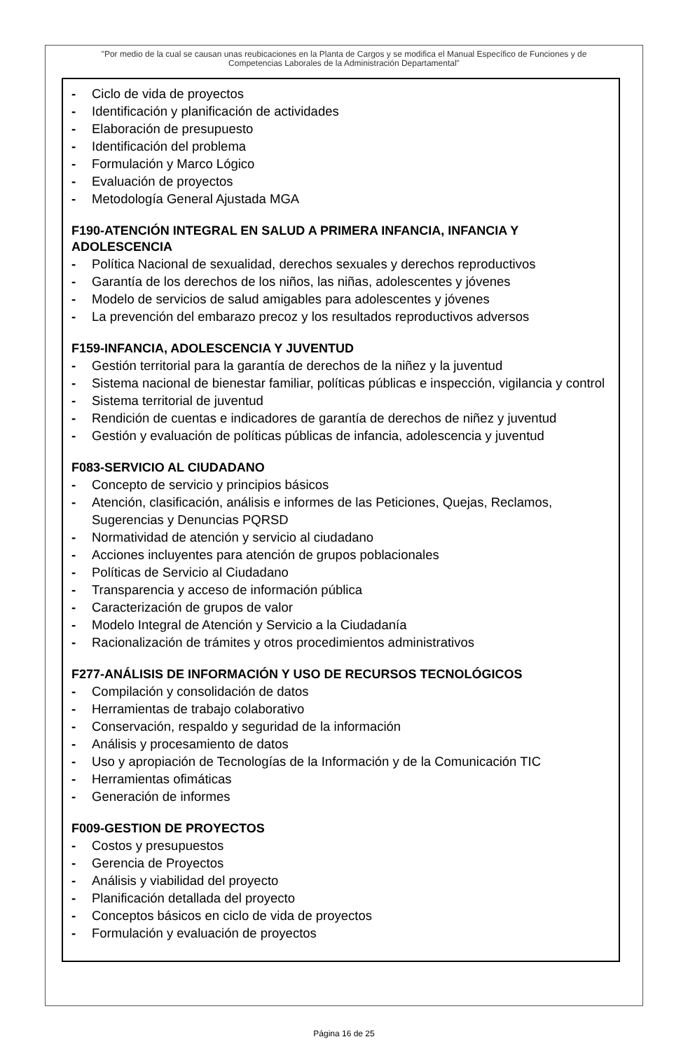"Por medio de la cual se causan unas reubicaciones en la Planta de Cargos y se modifica el Manual Específico de Funciones y de Competencias Laborales de la Administración Departamental"
- Ciclo de vida de proyectos
- Identificación y planificación de actividades
- Elaboración de presupuesto
- Identificación del problema
- Formulación y Marco Lógico
- Evaluación de proyectos
- Metodología General Ajustada MGA
F190-ATENCIÓN INTEGRAL EN SALUD A PRIMERA INFANCIA, INFANCIA Y ADOLESCENCIA
- Política Nacional de sexualidad, derechos sexuales y derechos reproductivos
- Garantía de los derechos de los niños, las niñas, adolescentes y jóvenes
- Modelo de servicios de salud amigables para adolescentes y jóvenes
- La prevención del embarazo precoz y los resultados reproductivos adversos
F159-INFANCIA, ADOLESCENCIA Y JUVENTUD
- Gestión territorial para la garantía de derechos de la niñez y la juventud
- Sistema nacional de bienestar familiar, políticas públicas e inspección, vigilancia y control
- Sistema territorial de juventud
- Rendición de cuentas e indicadores de garantía de derechos de niñez y juventud
- Gestión y evaluación de políticas públicas de infancia, adolescencia y juventud
F083-SERVICIO AL CIUDADANO
- Concepto de servicio y principios básicos
- Atención, clasificación, análisis e informes de las Peticiones, Quejas, Reclamos, Sugerencias y Denuncias PQRSD
- Normatividad de atención y servicio al ciudadano
- Acciones incluyentes para atención de grupos poblacionales
- Políticas de Servicio al Ciudadano
- Transparencia y acceso de información pública
- Caracterización de grupos de valor
- Modelo Integral de Atención y Servicio a la Ciudadanía
- Racionalización de trámites y otros procedimientos administrativos
F277-ANÁLISIS DE INFORMACIÓN Y USO DE RECURSOS TECNOLÓGICOS
- Compilación y consolidación de datos
- Herramientas de trabajo colaborativo
- Conservación, respaldo y seguridad de la información
- Análisis y procesamiento de datos
- Uso y apropiación de Tecnologías de la Información y de la Comunicación TIC
- Herramientas ofimáticas
- Generación de informes
F009-GESTION DE PROYECTOS
- Costos y presupuestos
- Gerencia de Proyectos
- Análisis y viabilidad del proyecto
- Planificación detallada del proyecto
- Conceptos básicos en ciclo de vida de proyectos
- Formulación y evaluación de proyectos
Página 16 de 25